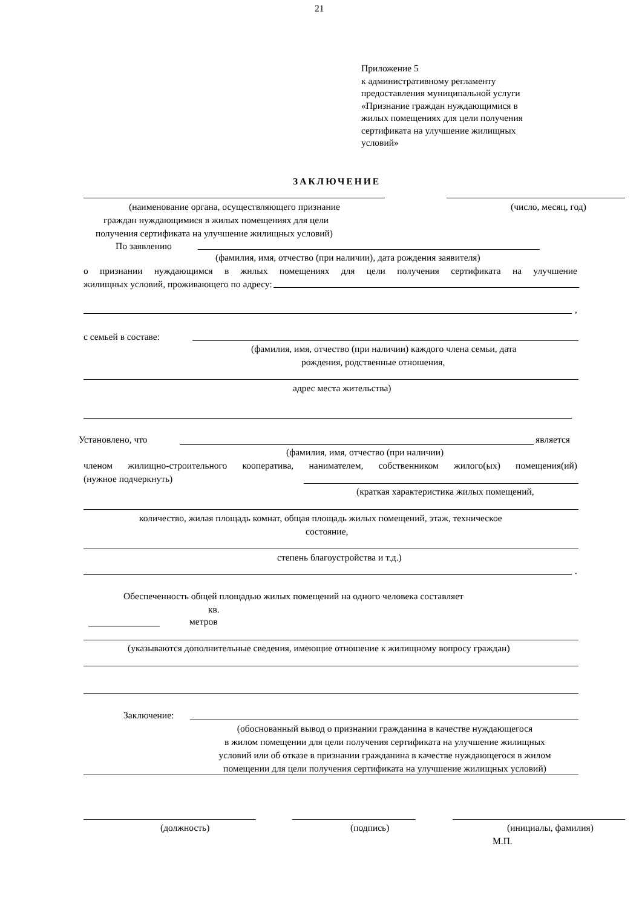21
Приложение 5
к административному регламенту
предоставления муниципальной услуги
«Признание граждан нуждающимися в
жилых помещениях для цели получения
сертификата на улучшение жилищных
условий»
ЗАКЛЮЧЕНИЕ
(наименование органа, осуществляющего признание (число, месяц, год)
граждан нуждающимися в жилых помещениях для цели
получения сертификата на улучшение жилищных условий)
По заявлению
(фамилия, имя, отчество (при наличии), дата рождения заявителя)
о признании нуждающимся в жилых помещениях для цели получения сертификата на улучшение
жилищных условий, проживающего по адресу:
,
с семьей в составе:
(фамилия, имя, отчество (при наличии) каждого члена семьи, дата
рождения, родственные отношения,
адрес места жительства)
Установлено, что является
(фамилия, имя, отчество (при наличии)
членом жилищно-строительного кооператива, нанимателем, собственником жилого(ых) помещения(ий)
(нужное подчеркнуть)
(краткая характеристика жилых помещений,
количество, жилая площадь комнат, общая площадь жилых помещений, этаж, техническое
состояние,
степень благоустройства и т.д.)
.
Обеспеченность общей площадью жилых помещений на одного человека составляет
кв.
метров
(указываются дополнительные сведения, имеющие отношение к жилищному вопросу граждан)
Заключение:
(обоснованный вывод о признании гражданина в качестве нуждающегося
в жилом помещении для цели получения сертификата на улучшение жилищных
условий или об отказе в признании гражданина в качестве нуждающегося в жилом
помещении для цели получения сертификата на улучшение жилищных условий)
(должность) (подпись) (инициалы, фамилия)
М.П.